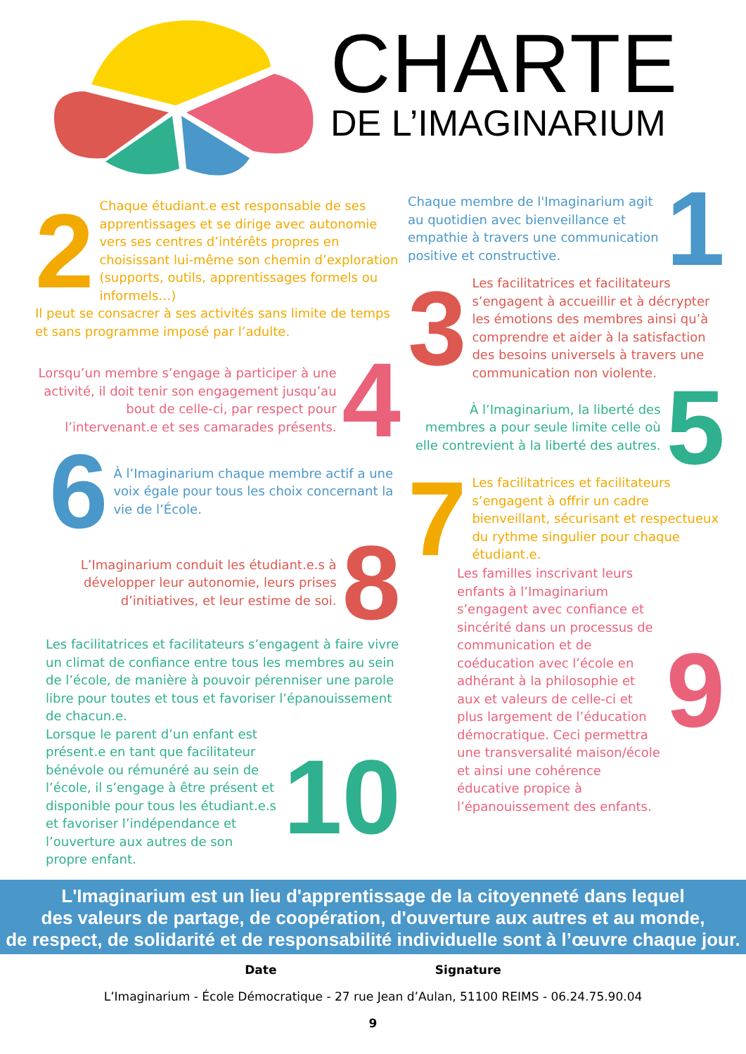CHARTE
DE L’IMAGINARIUM
2
Chaque étudiant.e est responsable de ses apprentissages et se dirige avec autonomie vers ses centres d’intérêts propres en choisissant lui-même son chemin d’exploration (supports, outils, apprentissages formels ou informels…)
Il peut se consacrer à ses activités sans limite de temps et sans programme imposé par l’adulte.
Lorsqu’un membre s’engage à participer à une activité, il doit tenir son engagement jusqu’au bout de celle-ci, par respect pour l’intervenant.e et ses camarades présents.
4
6
À l’Imaginarium chaque membre actif a une voix égale pour tous les choix concernant la vie de l’École.
L’Imaginarium conduit les étudiant.e.s à développer leur autonomie, leurs prises d’initiatives, et leur estime de soi.
8
Les facilitatrices et facilitateurs s’engagent à faire vivre un climat de confiance entre tous les membres au sein de l’école, de manière à pouvoir pérenniser une parole libre pour toutes et tous et favoriser l’épanouissement de chacun.e.
Lorsque le parent d’un enfant est présent.e en tant que facilitateur bénévole ou rémunéré au sein de l’école, il s’engage à être présent et disponible pour tous les étudiant.e.s et favoriser l’indépendance et l’ouverture aux autres de son propre enfant.
10
Chaque membre de l'Imaginarium agit au quotidien avec bienveillance et empathie à travers une communication positive et constructive.
1
3
Les facilitatrices et facilitateurs s’engagent à accueillir et à décrypter les émotions des membres ainsi qu’à comprendre et aider à la satisfaction des besoins universels à travers une communication non violente.
À l’Imaginarium, la liberté des membres a pour seule limite celle où elle contrevient à la liberté des autres.
5
7
Les facilitatrices et facilitateurs s’engagent à offrir un cadre bienveillant, sécurisant et respectueux du rythme singulier pour chaque étudiant.e.
Les familles inscrivant leurs enfants à l’Imaginarium s’engagent avec confiance et sincérité dans un processus de communication et de coéducation avec l’école en adhérant à la philosophie et aux et valeurs de celle-ci et plus largement de l’éducation démocratique. Ceci permettra une transversalité maison/école et ainsi une cohérence éducative propice à l’épanouissement des enfants.
9
L'Imaginarium est un lieu d'apprentissage de la citoyenneté dans lequel
des valeurs de partage, de coopération, d'ouverture aux autres et au monde,
de respect, de solidarité et de responsabilité individuelle sont à l’œuvre chaque jour.
Date Signature
L’Imaginarium - École Démocratique - 27 rue Jean d’Aulan, 51100 REIMS - 06.24.75.90.04
9